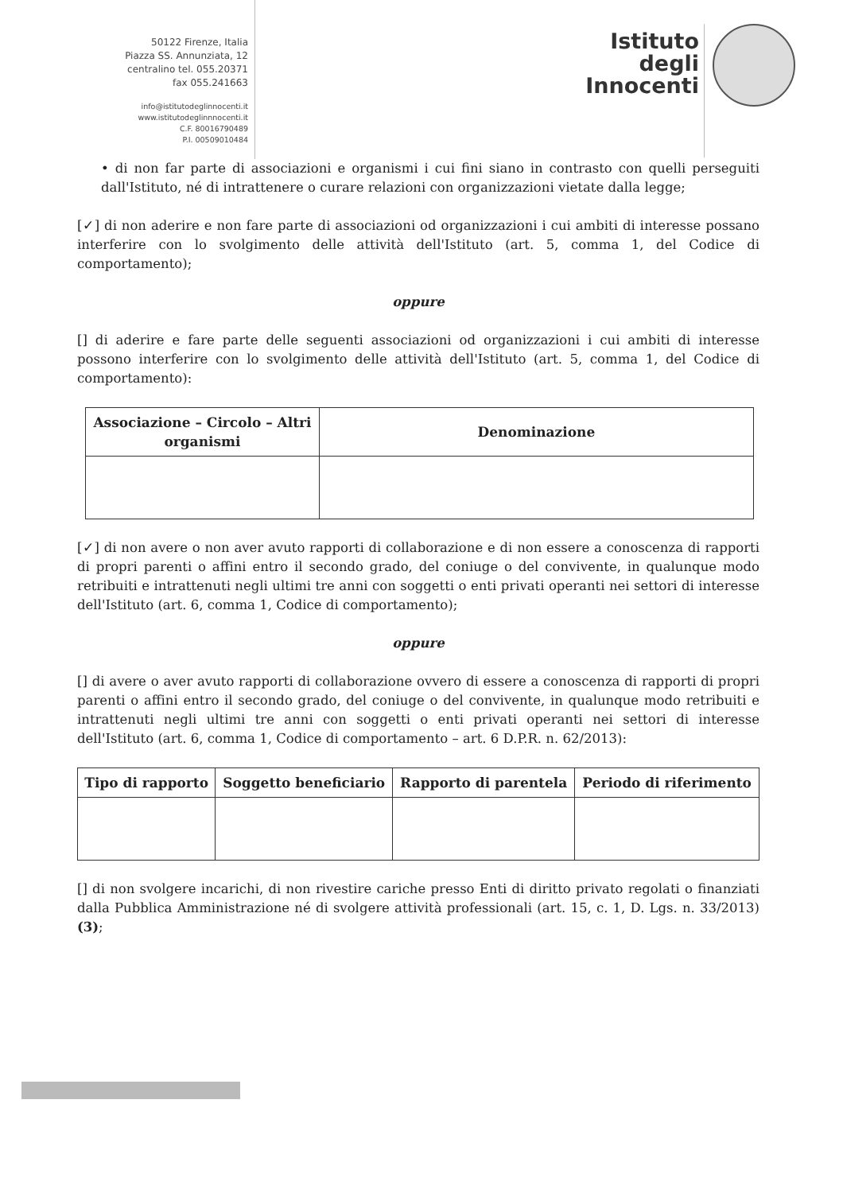50122 Firenze, Italia
Piazza SS. Annunziata, 12
centralino tel. 055.20371
fax 055.241663
info@istitutodeglinnocenti.it
www.istitutodeglinnnocenti.it
C.F. 80016790489
P.I. 00509010484
Istituto
degli
Innocenti
• di non far parte di associazioni e organismi i cui fini siano in contrasto con quelli perseguiti dall'Istituto, né di intrattenere o curare relazioni con organizzazioni vietate dalla legge;
[✓] di non aderire e non fare parte di associazioni od organizzazioni i cui ambiti di interesse possano interferire con lo svolgimento delle attività dell'Istituto (art. 5, comma 1, del Codice di comportamento);
oppure
[] di aderire e fare parte delle seguenti associazioni od organizzazioni i cui ambiti di interesse possono interferire con lo svolgimento delle attività dell'Istituto (art. 5, comma 1, del Codice di comportamento):
| Associazione – Circolo – Altri organismi | Denominazione |
| --- | --- |
[✓] di non avere o non aver avuto rapporti di collaborazione e di non essere a conoscenza di rapporti di propri parenti o affini entro il secondo grado, del coniuge o del convivente, in qualunque modo retribuiti e intrattenuti negli ultimi tre anni con soggetti o enti privati operanti nei settori di interesse dell'Istituto (art. 6, comma 1, Codice di comportamento);
oppure
[] di avere o aver avuto rapporti di collaborazione ovvero di essere a conoscenza di rapporti di propri parenti o affini entro il secondo grado, del coniuge o del convivente, in qualunque modo retribuiti e intrattenuti negli ultimi tre anni con soggetti o enti privati operanti nei settori di interesse dell'Istituto (art. 6, comma 1, Codice di comportamento – art. 6 D.P.R. n. 62/2013):
| Tipo di rapporto | Soggetto beneficiario | Rapporto di parentela | Periodo di riferimento |
| --- | --- | --- | --- |
[] di non svolgere incarichi, di non rivestire cariche presso Enti di diritto privato regolati o finanziati dalla Pubblica Amministrazione né di svolgere attività professionali (art. 15, c. 1, D. Lgs. n. 33/2013) (3);